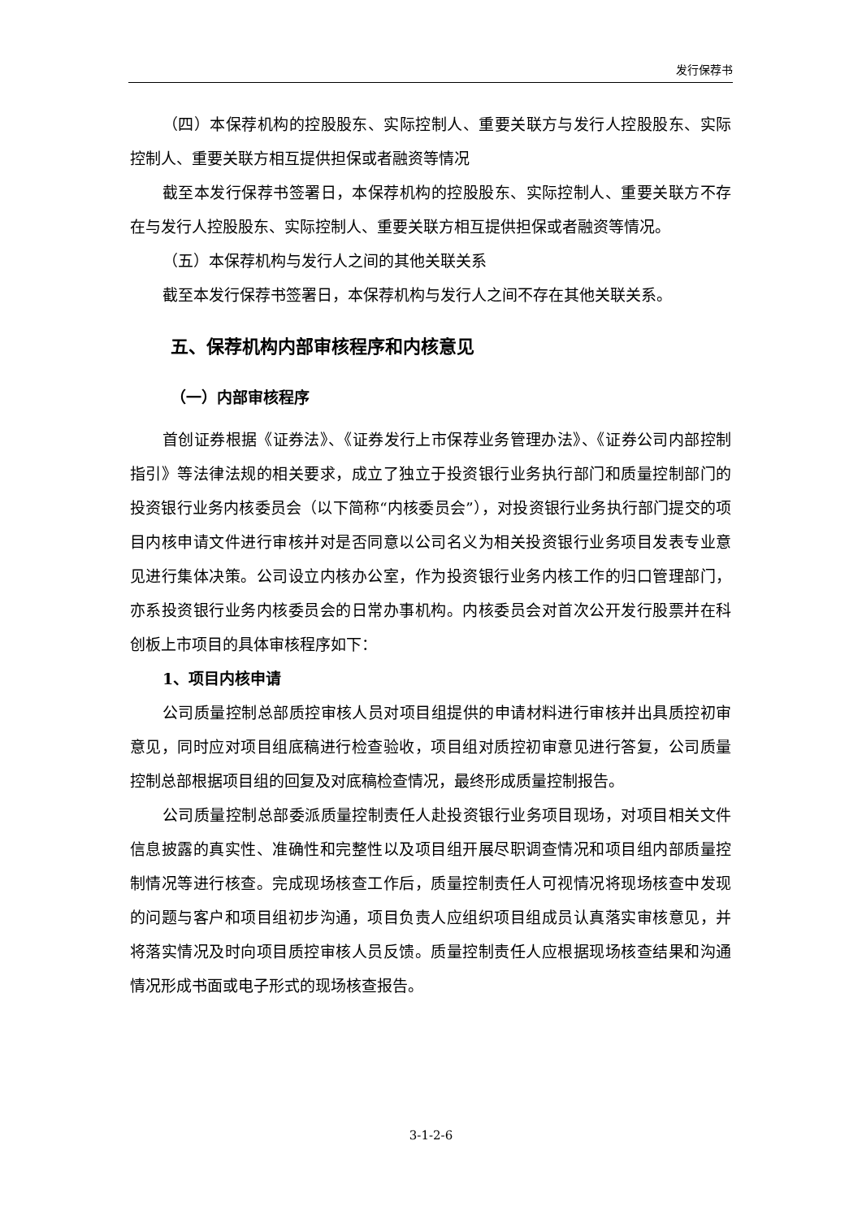发行保荐书
（四）本保荐机构的控股股东、实际控制人、重要关联方与发行人控股股东、实际控制人、重要关联方相互提供担保或者融资等情况
截至本发行保荐书签署日，本保荐机构的控股股东、实际控制人、重要关联方不存在与发行人控股股东、实际控制人、重要关联方相互提供担保或者融资等情况。
（五）本保荐机构与发行人之间的其他关联关系
截至本发行保荐书签署日，本保荐机构与发行人之间不存在其他关联关系。
五、保荐机构内部审核程序和内核意见
（一）内部审核程序
首创证券根据《证券法》、《证券发行上市保荐业务管理办法》、《证券公司内部控制指引》等法律法规的相关要求，成立了独立于投资银行业务执行部门和质量控制部门的投资银行业务内核委员会（以下简称“内核委员会”），对投资银行业务执行部门提交的项目内核申请文件进行审核并对是否同意以公司名义为相关投资银行业务项目发表专业意见进行集体决策。公司设立内核办公室，作为投资银行业务内核工作的归口管理部门，亦系投资银行业务内核委员会的日常办事机构。内核委员会对首次公开发行股票并在科创板上市项目的具体审核程序如下：
1、项目内核申请
公司质量控制总部质控审核人员对项目组提供的申请材料进行审核并出具质控初审意见，同时应对项目组底稿进行检查验收，项目组对质控初审意见进行答复，公司质量控制总部根据项目组的回复及对底稿检查情况，最终形成质量控制报告。
公司质量控制总部委派质量控制责任人赴投资银行业务项目现场，对项目相关文件信息披露的真实性、准确性和完整性以及项目组开展尽职调查情况和项目组内部质量控制情况等进行核查。完成现场核查工作后，质量控制责任人可视情况将现场核查中发现的问题与客户和项目组初步沟通，项目负责人应组织项目组成员认真落实审核意见，并将落实情况及时向项目质控审核人员反馈。质量控制责任人应根据现场核查结果和沟通情况形成书面或电子形式的现场核查报告。
3-1-2-6